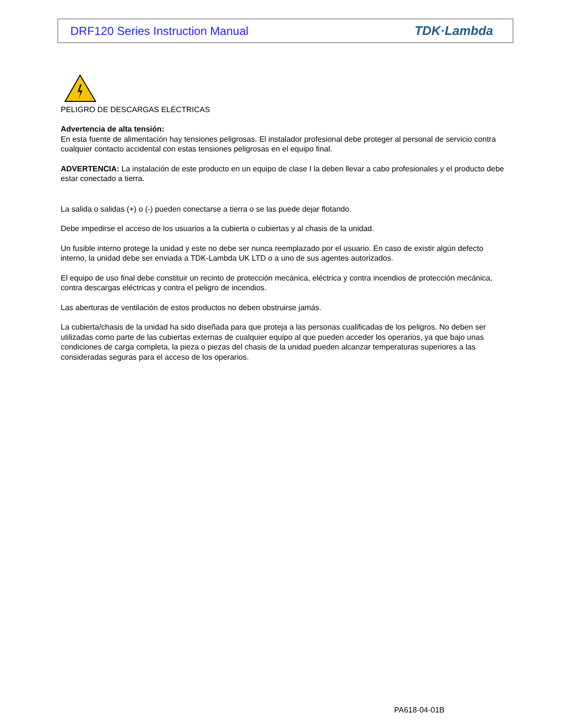DRF120 Series Instruction Manual TDK·Lambda
PELIGRO DE DESCARGAS ELÉCTRICAS
Advertencia de alta tensión:
En esta fuente de alimentación hay tensiones peligrosas. El instalador profesional debe proteger al personal de servicio contra cualquier contacto accidental con estas tensiones peligrosas en el equipo final.
ADVERTENCIA: La instalación de este producto en un equipo de clase I la deben llevar a cabo profesionales y el producto debe estar conectado a tierra.
La salida o salidas (+) o (-) pueden conectarse a tierra o se las puede dejar flotando.
Debe impedirse el acceso de los usuarios a la cubierta o cubiertas y al chasis de la unidad.
Un fusible interno protege la unidad y este no debe ser nunca reemplazado por el usuario. En caso de existir algún defecto interno, la unidad debe ser enviada a TDK-Lambda UK LTD o a uno de sus agentes autorizados.
El equipo de uso final debe constituir un recinto de protección mecánica, eléctrica y contra incendios de protección mecánica, contra descargas eléctricas y contra el peligro de incendios.
Las aberturas de ventilación de estos productos no deben obstruirse jamás.
La cubierta/chasis de la unidad ha sido diseñada para que proteja a las personas cualificadas de los peligros. No deben ser utilizadas como parte de las cubiertas externas de cualquier equipo al que pueden acceder los operarios, ya que bajo unas condiciones de carga completa, la pieza o piezas del chasis de la unidad pueden alcanzar temperaturas superiores a las consideradas seguras para el acceso de los operarios.
PA618-04-01B